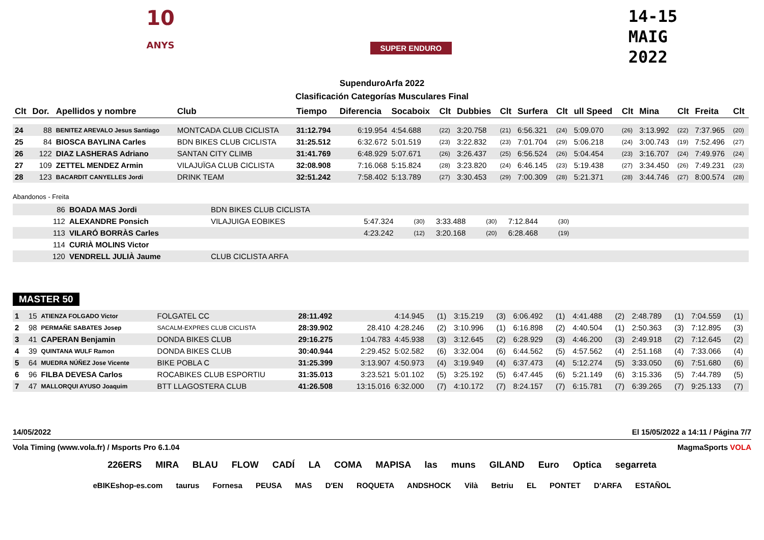10
ANYS
SUPER ENDURO
14-15
MAIG
2022
SupenduroArfa 2022
Clasificación Categorías Musculares Final
| Clt | Dor. | Apellidos y nombre | Club | Tiempo | Diferencia | Socaboix | Clt | Dubbies | Clt | Surfera | Clt | ull Speed | Clt | Mina | Clt | Freita | Clt |
| --- | --- | --- | --- | --- | --- | --- | --- | --- | --- | --- | --- | --- | --- | --- | --- | --- | --- |
| 24 | 88 | BENITEZ AREVALO Jesus Santiago | MONTCADA CLUB CICLISTA | 31:12.794 | 6:19.954 | 4:54.688 | (22) | 3:20.758 | (21) | 6:56.321 | (24) | 5:09.070 | (26) | 3:13.992 | (22) | 7:37.965 | (20) |
| 25 | 84 | BIOSCA BAYLINA Carles | BDN BIKES CLUB CICLISTA | 31:25.512 | 6:32.672 | 5:01.519 | (23) | 3:22.832 | (23) | 7:01.704 | (29) | 5:06.218 | (24) | 3:00.743 | (19) | 7:52.496 | (27) |
| 26 | 122 | DIAZ LASHERAS Adriano | SANTAN CITY CLIMB | 31:41.769 | 6:48.929 | 5:07.671 | (26) | 3:26.437 | (25) | 6:56.524 | (26) | 5:04.454 | (23) | 3:16.707 | (24) | 7:49.976 | (24) |
| 27 | 109 | ZETTEL MENDEZ Armin | VILAJUÏGA CLUB CICLISTA | 32:08.908 | 7:16.068 | 5:15.824 | (28) | 3:23.820 | (24) | 6:46.145 | (23) | 5:19.438 | (27) | 3:34.450 | (26) | 7:49.231 | (23) |
| 28 | 123 | BACARDIT CANYELLES Jordi | DRINK TEAM | 32:51.242 | 7:58.402 | 5:13.789 | (27) | 3:30.453 | (29) | 7:00.309 | (28) | 5:21.371 | (28) | 3:44.746 | (27) | 8:00.574 | (28) |
Abandonos - Freita
| | 86 | BOADA MAS Jordi | BDN BIKES CLUB CICLISTA | | | | | | |
| | 112 | ALEXANDRE Ponsich | VILAJUIGA EOBIKES | 5:47.324 | (30) | 3:33.488 | (30) | 7:12.844 | (30) |
| | 113 | VILARÓ BORRÀS Carles | | 4:23.242 | (12) | 3:20.168 | (20) | 6:28.468 | (19) |
| | 114 | CURIÀ MOLINS Victor | | | | | | | |
| | 120 | VENDRELL JULIÀ Jaume | CLUB CICLISTA ARFA | | | | | | |
MASTER 50
| 1 | 15 | ATIENZA FOLGADO Victor | FOLGATEL CC | 28:11.492 | | 4:14.945 | (1) | 3:15.219 | (3) | 6:06.492 | (1) | 4:41.488 | (2) | 2:48.789 | (1) | 7:04.559 | (1) |
| 2 | 98 | PERMAÑE SABATES Josep | SACALM-EXPRES CLUB CICLISTA | 28:39.902 | 28.410 | 4:28.246 | (2) | 3:10.996 | (1) | 6:16.898 | (2) | 4:40.504 | (1) | 2:50.363 | (3) | 7:12.895 | (3) |
| 3 | 41 | CAPERAN Benjamin | DONDA BIKES CLUB | 29:16.275 | 1:04.783 | 4:45.938 | (3) | 3:12.645 | (2) | 6:28.929 | (3) | 4:46.200 | (3) | 2:49.918 | (2) | 7:12.645 | (2) |
| 4 | 39 | QUINTANA WULF Ramon | DONDA BIKES CLUB | 30:40.944 | 2:29.452 | 5:02.582 | (6) | 3:32.004 | (6) | 6:44.562 | (5) | 4:57.562 | (4) | 2:51.168 | (4) | 7:33.066 | (4) |
| 5 | 64 | MUEDRA NÚÑEZ Jose Vicente | BIKE POBLA C | 31:25.399 | 3:13.907 | 4:50.973 | (4) | 3:19.949 | (4) | 6:37.473 | (4) | 5:12.274 | (5) | 3:33.050 | (6) | 7:51.680 | (6) |
| 6 | 96 | FILBA DEVESA Carlos | ROCABIKES CLUB ESPORTIU | 31:35.013 | 3:23.521 | 5:01.102 | (5) | 3:25.192 | (5) | 6:47.445 | (6) | 5:21.149 | (6) | 3:15.336 | (5) | 7:44.789 | (5) |
| 7 | 47 | MALLORQUI AYUSO Joaquim | BTT LLAGOSTERA CLUB | 41:26.508 | 13:15.016 | 6:32.000 | (7) | 4:10.172 | (7) | 8:24.157 | (7) | 6:15.781 | (7) | 6:39.265 | (7) | 9:25.133 | (7) |
14/05/2022 El 15/05/2022 a 14:11 / Página 7/7
Vola Timing (www.vola.fr) / Msports Pro 6.1.04 MagmaSports VOLA
226ERS MIRA BLAU FLOW CADÍ LA COMA MAPISA las muns GILAND Euro Optica segarreta
eBIKEshop-es.com taurus Fornesa PEUSA MAS D'EN ROQUETA ANDSHOCK Vilà Betriu EL PONTET D'ARFA ESTAÑOL